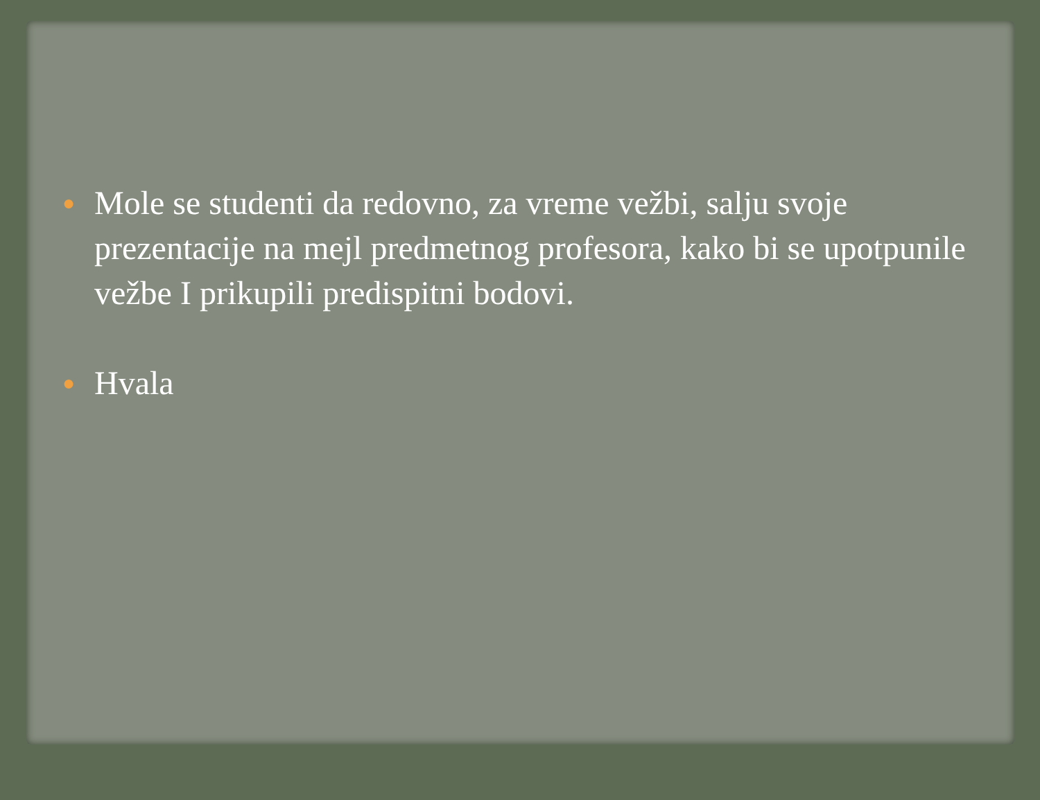●
Mole se studenti da redovno, za vreme vežbi, salju svoje prezentacije na mejl predmetnog profesora, kako bi se upotpunile vežbe I prikupili predispitni bodovi.
●
Hvala